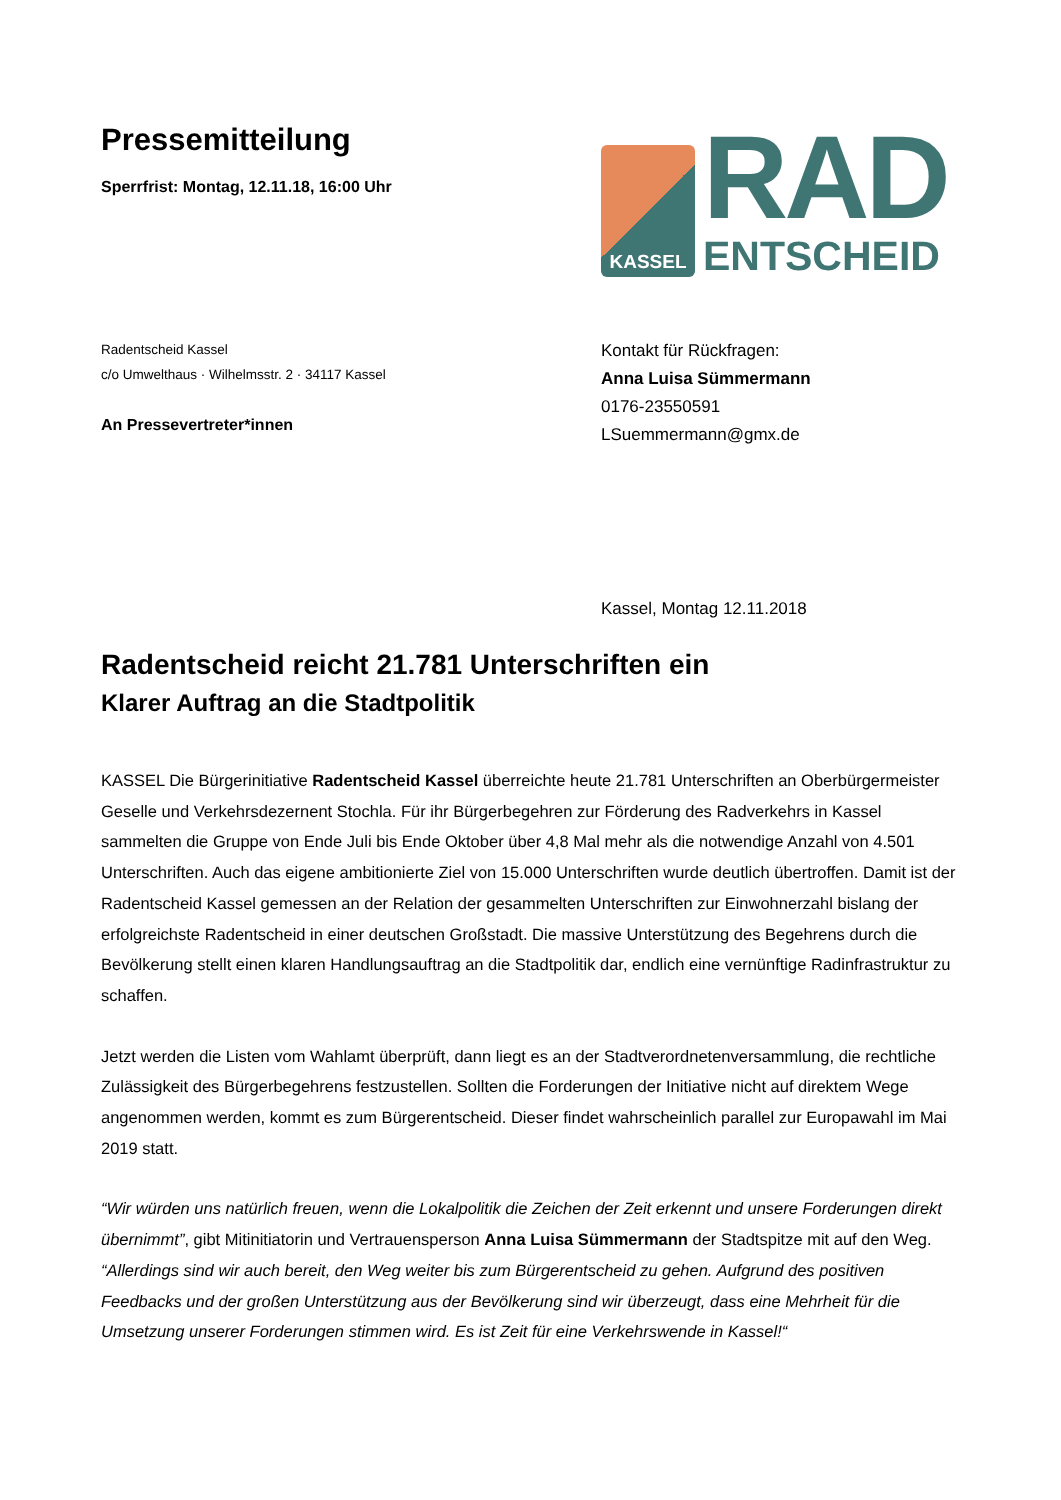Pressemitteilung
Sperrfrist: Montag, 12.11.18, 16:00 Uhr
KASSEL
RAD
ENTSCHEID
Radentscheid Kassel
c/o Umwelthaus · Wilhelmsstr. 2 · 34117 Kassel
An Pressevertreter*innen
Kontakt für Rückfragen:
Anna Luisa Sümmermann
0176-23550591
LSuemmermann@gmx.de
Kassel, Montag 12.11.2018
Radentscheid reicht 21.781 Unterschriften ein
Klarer Auftrag an die Stadtpolitik
KASSEL Die Bürgerinitiative Radentscheid Kassel überreichte heute 21.781 Unterschriften an Oberbürgermeister Geselle und Verkehrsdezernent Stochla. Für ihr Bürgerbegehren zur Förderung des Radverkehrs in Kassel sammelten die Gruppe von Ende Juli bis Ende Oktober über 4,8 Mal mehr als die notwendige Anzahl von 4.501 Unterschriften. Auch das eigene ambitionierte Ziel von 15.000 Unterschriften wurde deutlich übertroffen. Damit ist der Radentscheid Kassel gemessen an der Relation der gesammelten Unterschriften zur Einwohnerzahl bislang der erfolgreichste Radentscheid in einer deutschen Großstadt. Die massive Unterstützung des Begehrens durch die Bevölkerung stellt einen klaren Handlungsauftrag an die Stadtpolitik dar, endlich eine vernünftige Radinfrastruktur zu schaffen.
Jetzt werden die Listen vom Wahlamt überprüft, dann liegt es an der Stadtverordnetenversammlung, die rechtliche Zulässigkeit des Bürgerbegehrens festzustellen. Sollten die Forderungen der Initiative nicht auf direktem Wege angenommen werden, kommt es zum Bürgerentscheid. Dieser findet wahrscheinlich parallel zur Europawahl im Mai 2019 statt.
“Wir würden uns natürlich freuen, wenn die Lokalpolitik die Zeichen der Zeit erkennt und unsere Forderungen direkt übernimmt”, gibt Mitinitiatorin und Vertrauensperson Anna Luisa Sümmermann der Stadtspitze mit auf den Weg. “Allerdings sind wir auch bereit, den Weg weiter bis zum Bürgerentscheid zu gehen. Aufgrund des positiven Feedbacks und der großen Unterstützung aus der Bevölkerung sind wir überzeugt, dass eine Mehrheit für die Umsetzung unserer Forderungen stimmen wird. Es ist Zeit für eine Verkehrswende in Kassel!“